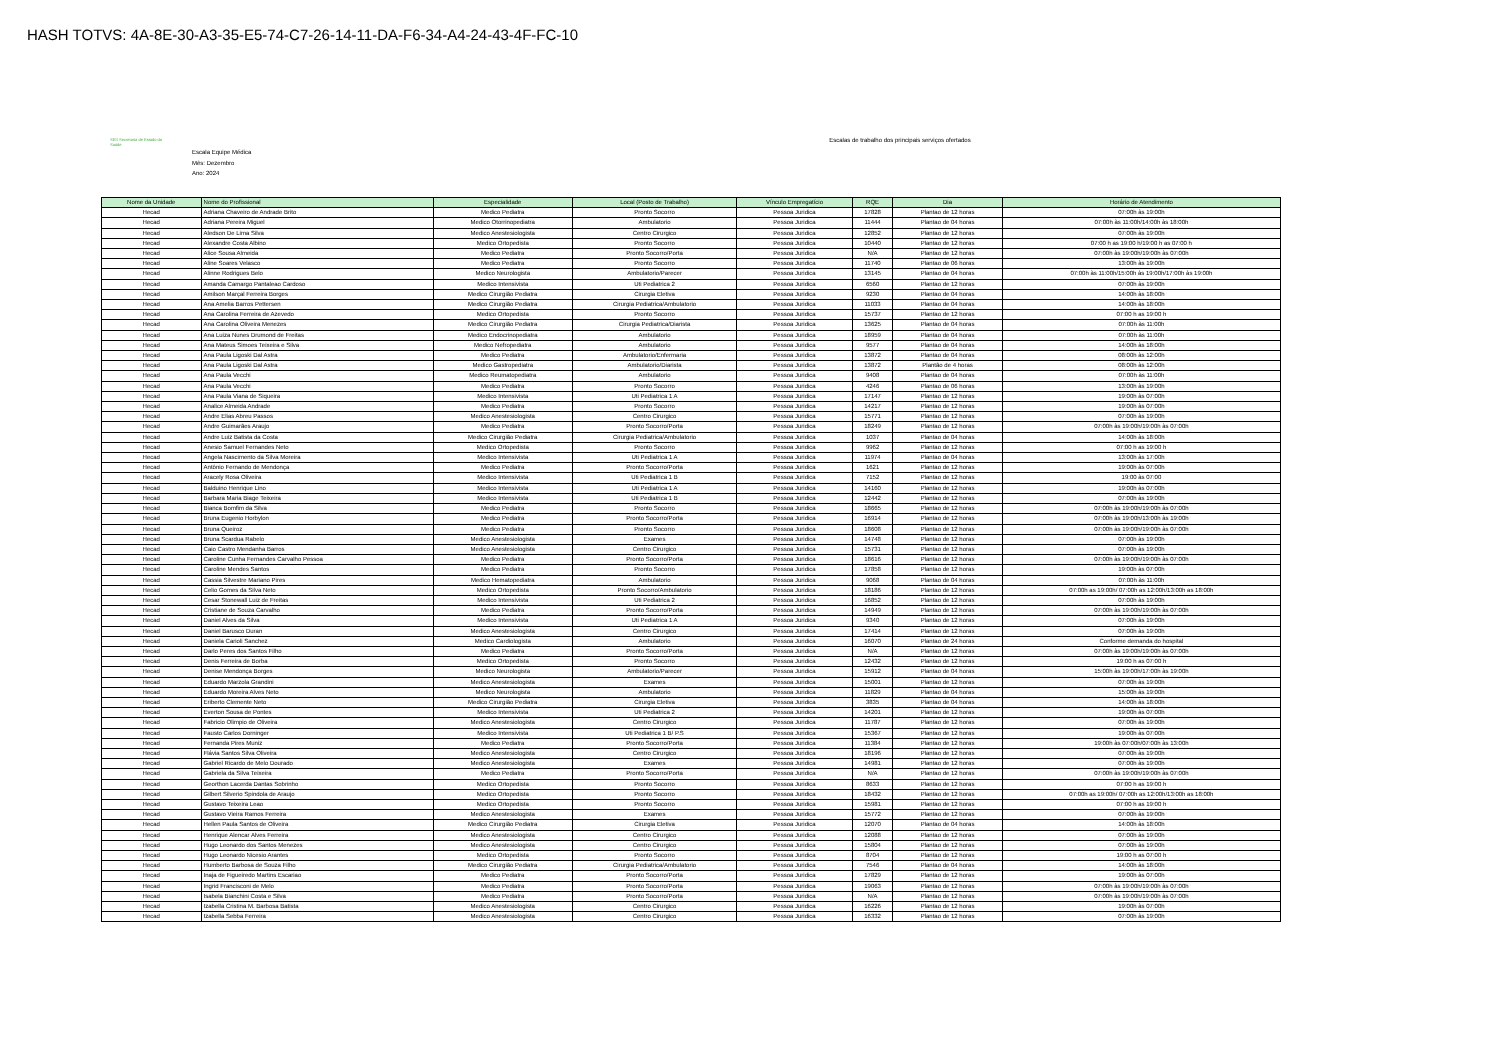HASH TOTVS: 4A-8E-30-A3-35-E5-74-C7-26-14-11-DA-F6-34-A4-24-43-4F-FC-10
Escalas de trabalho dos principais serviços ofertados
SES Secretaria de Estado da Saúde
Escala Equipe Médica
Mês: Dezembro
Ano: 2024
| Nome da Unidade | Nome do Profissional | Especialidade | Local (Posto de Trabalho) | Vínculo Empregatício | RQE | Dia | Horário de Atendimento |
| --- | --- | --- | --- | --- | --- | --- | --- |
| Hecad | Adriana Chaveiro de Andrade Brito | Medico Pediatra | Pronto Socorro | Pessoa Juridica | 17828 | Plantao de 12 horas | 07:00h às 19:00h |
| Hecad | Adriana Pereira Miguel | Medico Otorrinopediatra | Ambulatorio | Pessoa Juridica | 11444 | Plantao de 04 horas | 07:00h às 11:00h/14:00h às 18:00h |
| Hecad | Aledson De Lima Silva | Medico Anestesiologista | Centro Cirurgico | Pessoa Juridica | 12852 | Plantao de 12 horas | 07:00h às 19:00h |
| Hecad | Alexandre Costa Albino | Medico Ortopedista | Pronto Socorro | Pessoa Juridica | 10440 | Plantao de 12 horas | 07:00 h as 19:00 h/19:00 h as 07:00 h |
| Hecad | Alice Sousa Almeida | Medico Pediatra | Pronto Socorro/Porta | Pessoa Juridica | N/A | Plantao de 12 horas | 07:00h às 19:00h/19:00h às 07:00h |
| Hecad | Aline Soares Velasco | Medico Pediatra | Pronto Socorro | Pessoa Juridica | 11740 | Plantao de 06 horas | 13:00h às 19:00h |
| Hecad | Alinne Rodrigues Belo | Medico Neurologista | Ambulatorio/Parecer | Pessoa Juridica | 13145 | Plantao de 04 horas | 07:00h às 11:00h/15:00h às 19:00h/17:00h às 19:00h |
| Hecad | Amanda Camargo Pantaleao Cardoso | Medico Intensivista | Uti Pediatrica 2 | Pessoa Juridica | 6560 | Plantao de 12 horas | 07:00h às 19:00h |
| Hecad | Amilson Marçal Ferreira Borges | Medico Cirurgião Pediatra | Cirurgia Eletiva | Pessoa Juridica | 9230 | Plantao de 04 horas | 14:00h às 18:00h |
| Hecad | Ana Amelia Barros Pettersen | Medico Cirurgião Pediatra | Cirurgia Pediatrica/Ambulatorio | Pessoa Juridica | 11033 | Plantao de 04 horas | 14:00h às 18:00h |
| Hecad | Ana Carolina Ferreira de Azevedo | Medico Ortopedista | Pronto Socorro | Pessoa Juridica | 15737 | Plantao de 12 horas | 07:00 h as 19:00 h |
| Hecad | Ana Carolina Oliveira Menezes | Medico Cirurgião Pediatra | Cirurgia Pediatrica/Diarista | Pessoa Juridica | 13625 | Plantao de 04 horas | 07:00h às 11:00h |
| Hecad | Ana Luiza Nunes Drumond de Freitas | Medico Endocrinopediatra | Ambulatorio | Pessoa Juridica | 18959 | Plantao de 04 horas | 07:00h às 11:00h |
| Hecad | Ana Mateus Simoes Teixeira e Silva | Medico Nefropediatra | Ambulatorio | Pessoa Juridica | 9577 | Plantao de 04 horas | 14:00h às 18:00h |
| Hecad | Ana Paula Ligoski Dal Astra | Medico Pediatra | Ambulatorio/Enfermaria | Pessoa Juridica | 13872 | Plantao de 04 horas | 08:00h às 12:00h |
| Hecad | Ana Paula Ligoski Dal Astra | Medico Gastropediatra | Ambulatorio/Diarista | Pessoa Juridica | 13872 | Plantão de 4 horas | 08:00h às 12:00h |
| Hecad | Ana Paula Vecchi | Medico Reumatopediatra | Ambulatorio | Pessoa Juridica | 9408 | Plantao de 04 horas | 07:00h às 11:00h |
| Hecad | Ana Paula Vecchi | Medico Pediatra | Pronto Socorro | Pessoa Juridica | 4246 | Plantao de 06 horas | 13:00h às 19:00h |
| Hecad | Ana Paula Viana de Siqueira | Medico Intensivista | Uti Pediatrica 1 A | Pessoa Juridica | 17147 | Plantao de 12 horas | 19:00h às 07:00h |
| Hecad | Analice Almeida Andrade | Medico Pediatra | Pronto Socorro | Pessoa Juridica | 14217 | Plantao de 12 horas | 19:00h às 07:00h |
| Hecad | Andre Elias Abreu Passos | Medico Anestesiologista | Centro Cirurgico | Pessoa Juridica | 15771 | Plantao de 12 horas | 07:00h às 19:00h |
| Hecad | Andre Guimarães Araujo | Medico Pediatra | Pronto Socorro/Porta | Pessoa Juridica | 18249 | Plantao de 12 horas | 07:00h às 19:00h/19:00h às 07:00h |
| Hecad | Andre Luiz Batista da Costa | Medico Cirurgião Pediatra | Cirurgia Pediatrica/Ambulatorio | Pessoa Juridica | 1037 | Plantao de 04 horas | 14:00h às 18:00h |
| Hecad | Anesio Samuel Fernandes Neto | Medico Ortopedista | Pronto Socorro | Pessoa Juridica | 9962 | Plantao de 12 horas | 07:00 h as 19:00 h |
| Hecad | Angela Nascimento da Silva Moreira | Medico Intensivista | Uti Pediatrica 1 A | Pessoa Juridica | 11974 | Plantao de 04 horas | 13:00h às 17:00h |
| Hecad | Antônio Fernando de Mendonça | Medico Pediatra | Pronto Socorro/Porta | Pessoa Juridica | 1621 | Plantao de 12 horas | 19:00h às 07:00h |
| Hecad | Aracely Rosa Oliveira | Medico Intensivista | Uti Pediatrica 1 B | Pessoa Juridica | 7152 | Plantao de 12 horas | 19:00 às 07:00 |
| Hecad | Balduino Henrique Lino | Medico Intensivista | Uti Pediatrica 1 A | Pessoa Juridica | 14160 | Plantao de 12 horas | 19:00h às 07:00h |
| Hecad | Barbara Maria Biage Teixeira | Medico Intensivista | Uti Pediatrica 1 B | Pessoa Juridica | 12442 | Plantao de 12 horas | 07:00h às 19:00h |
| Hecad | Bianca Bomfim da Silva | Medico Pediatra | Pronto Socorro | Pessoa Juridica | 18665 | Plantao de 12 horas | 07:00h às 19:00h/19:00h às 07:00h |
| Hecad | Bruna Eugenio Horbylon | Medico Pediatra | Pronto Socorro/Porta | Pessoa Juridica | 16914 | Plantao de 12 horas | 07:00h às 19:00h/13:00h às 19:00h |
| Hecad | Bruna Queiroz | Medico Pediatra | Pronto Socorro | Pessoa Juridica | 18608 | Plantao de 12 horas | 07:00h às 19:00h/19:00h às 07:00h |
| Hecad | Bruna Scardua Rabelo | Medico Anestesiologista | Exames | Pessoa Juridica | 14748 | Plantao de 12 horas | 07:00h às 19:00h |
| Hecad | Caio Castro Mendanha Barros | Medico Anestesiologista | Centro Cirurgico | Pessoa Juridica | 15731 | Plantao de 12 horas | 07:00h às 19:00h |
| Hecad | Caroline Cunha Fernandes Carvalho Pessoa | Medico Pediatra | Pronto Socorro/Porta | Pessoa Juridica | 18616 | Plantao de 12 horas | 07:00h às 19:00h/19:00h às 07:00h |
| Hecad | Caroline Mendes Santos | Medico Pediatra | Pronto Socorro | Pessoa Juridica | 17858 | Plantao de 12 horas | 19:00h às 07:00h |
| Hecad | Cassia Silvestre Mariano Pires | Medico Hematopediatra | Ambulatorio | Pessoa Juridica | 9068 | Plantao de 04 horas | 07:00h às 11:00h |
| Hecad | Celio Gomes da Silva Neto | Medico Ortopedista | Pronto Socorro/Ambulatorio | Pessoa Juridica | 18186 | Plantao de 12 horas | 07:00h as 19:00h/ 07:00h as 12:00h/13:00h as 18:00h |
| Hecad | Cesar Stonewall Luiz de Freitas | Medico Intensivista | Uti Pediatrica 2 | Pessoa Juridica | 16852 | Plantao de 12 horas | 07:00h às 19:00h |
| Hecad | Cristiane de Souza Carvalho | Medico Pediatra | Pronto Socorro/Porta | Pessoa Juridica | 14949 | Plantao de 12 horas | 07:00h às 19:00h/19:00h às 07:00h |
| Hecad | Daniel Alves da Silva | Medico Intensivista | Uti Pediatrica 1 A | Pessoa Juridica | 9340 | Plantao de 12 horas | 07:00h às 19:00h |
| Hecad | Daniel Barusco Duran | Medico Anestesiologista | Centro Cirurgico | Pessoa Juridica | 17414 | Plantao de 12 horas | 07:00h às 19:00h |
| Hecad | Daniela Carioli Sanchez | Medico Cardiologista | Ambulatorio | Pessoa Juridica | 16070 | Plantao de 24 horas | Conforme demanda do hospital |
| Hecad | Darlo Peres dos Santos Filho | Medico Pediatra | Pronto Socorro/Porta | Pessoa Juridica | N/A | Plantao de 12 horas | 07:00h às 19:00h/19:00h às 07:00h |
| Hecad | Denis Ferreira de Borba | Medico Ortopedista | Pronto Socorro | Pessoa Juridica | 12432 | Plantao de 12 horas | 19:00 h as 07:00 h |
| Hecad | Denise Mendonça Borges | Medico Neurologista | Ambulatorio/Parecer | Pessoa Juridica | 15912 | Plantao de 04 horas | 15:00h às 19:00h/17:00h às 19:00h |
| Hecad | Eduardo Marzola Grandini | Medico Anestesiologista | Exames | Pessoa Juridica | 15001 | Plantao de 12 horas | 07:00h às 19:00h |
| Hecad | Eduardo Moreira Alves Neto | Medico Neurologista | Ambulatorio | Pessoa Juridica | 11829 | Plantao de 04 horas | 15:00h às 19:00h |
| Hecad | Eriberto Clemente Neto | Medico Cirurgião Pediatra | Cirurgia Eletiva | Pessoa Juridica | 3835 | Plantao de 04 horas | 14:00h às 18:00h |
| Hecad | Everton Sousa de Pontes | Medico Intensivista | Uti Pediatrica 2 | Pessoa Juridica | 14201 | Plantao de 12 horas | 19:00h às 07:00h |
| Hecad | Fabricio Olimpio de Oliveira | Medico Anestesiologista | Centro Cirurgico | Pessoa Juridica | 11787 | Plantao de 12 horas | 07:00h às 19:00h |
| Hecad | Fausto Carlos Dorninger | Medico Intensivista | Uti Pediatrica 1 B/ P.S | Pessoa Juridica | 15367 | Plantao de 12 horas | 19:00h às 07:00h |
| Hecad | Fernanda Pires Muniz | Medico Pediatra | Pronto Socorro/Porta | Pessoa Juridica | 11384 | Plantao de 12 horas | 19:00h às 07:00h/07:00h às 13:00h |
| Hecad | Flávia Santos Silva Oliveira | Medico Anestesiologista | Centro Cirurgico | Pessoa Juridica | 18196 | Plantao de 12 horas | 07:00h às 19:00h |
| Hecad | Gabriel Ricardo de Melo Dourado | Medico Anestesiologista | Exames | Pessoa Juridica | 14981 | Plantao de 12 horas | 07:00h às 19:00h |
| Hecad | Gabriela da Silva Teixeira | Medico Pediatra | Pronto Socorro/Porta | Pessoa Juridica | N/A | Plantao de 12 horas | 07:00h às 19:00h/19:00h às 07:00h |
| Hecad | Georthon Lacerda Dantas Sobrinho | Medico Ortopedista | Pronto Socorro | Pessoa Juridica | 8633 | Plantao de 12 horas | 07:00 h as 19:00 h |
| Hecad | Gilbert Silverio Spindola de Araujo | Medico Ortopedista | Pronto Socorro | Pessoa Juridica | 18432 | Plantao de 12 horas | 07:00h as 19:00h/ 07:00h as 12:00h/13:00h as 18:00h |
| Hecad | Gustavo Teixeira Leao | Medico Ortopedista | Pronto Socorro | Pessoa Juridica | 15981 | Plantao de 12 horas | 07:00 h as 19:00 h |
| Hecad | Gustavo Vieira Ramos Ferreira | Medico Anestesiologista | Exames | Pessoa Juridica | 15772 | Plantao de 12 horas | 07:00h às 19:00h |
| Hecad | Hellen Paula Santos de Oliveira | Medico Cirurgião Pediatra | Cirurgia Eletiva | Pessoa Juridica | 12070 | Plantao de 04 horas | 14:00h às 18:00h |
| Hecad | Henrique Alencar Alves Ferreira | Medico Anestesiologista | Centro Cirurgico | Pessoa Juridica | 12088 | Plantao de 12 horas | 07:00h às 19:00h |
| Hecad | Hugo Leonardo dos Santos Menezes | Medico Anestesiologista | Centro Cirurgico | Pessoa Juridica | 15804 | Plantao de 12 horas | 07:00h às 19:00h |
| Hecad | Hugo Leonardo Nicesio Arantes | Medico Ortopedista | Pronto Socorro | Pessoa Juridica | 8704 | Plantao de 12 horas | 19:00 h as 07:00 h |
| Hecad | Humberto Barbosa de Souza Filho | Medico Cirurgião Pediatra | Cirurgia Pediatrica/Ambulatorio | Pessoa Juridica | 7546 | Plantao de 04 horas | 14:00h às 18:00h |
| Hecad | Inaja de Figueiredo Martins Escariao | Medico Pediatra | Pronto Socorro/Porta | Pessoa Juridica | 17829 | Plantao de 12 horas | 19:00h às 07:00h |
| Hecad | Ingrid Francisconi de Melo | Medico Pediatra | Pronto Socorro/Porta | Pessoa Juridica | 19063 | Plantao de 12 horas | 07:00h às 19:00h/19:00h às 07:00h |
| Hecad | Isabela Bianchini Costa e Silva | Medico Pediatra | Pronto Socorro/Porta | Pessoa Juridica | N/A | Plantao de 12 horas | 07:00h às 19:00h/19:00h às 07:00h |
| Hecad | Izabella Cristina M. Barbosa Batista | Medico Anestesiologista | Centro Cirurgico | Pessoa Juridica | 16226 | Plantao de 12 horas | 19:00h às 07:00h |
| Hecad | Izabella Sebba Ferreira | Medico Anestesiologista | Centro Cirurgico | Pessoa Juridica | 16332 | Plantao de 12 horas | 07:00h às 19:00h |